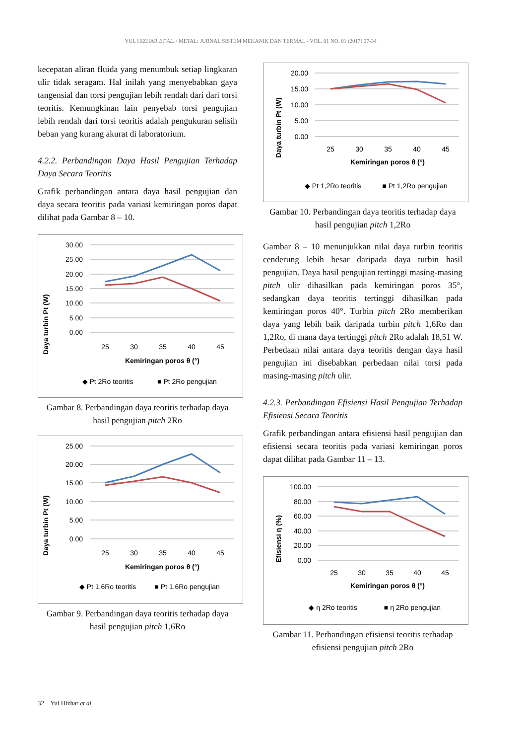YUL HIZHAR ET AL. / METAL: JURNAL SISTEM MEKANIK DAN TERMAL - VOL. 01 NO. 01 (2017) 27-34
kecepatan aliran fluida yang menumbuk setiap lingkaran ulir tidak seragam. Hal inilah yang menyebabkan gaya tangensial dan torsi pengujian lebih rendah dari dari torsi teoritis. Kemungkinan lain penyebab torsi pengujian lebih rendah dari torsi teoritis adalah pengukuran selisih beban yang kurang akurat di laboratorium.
4.2.2. Perbandingan Daya Hasil Pengujian Terhadap Daya Secara Teoritis
Grafik perbandingan antara daya hasil pengujian dan daya secara teoritis pada variasi kemiringan poros dapat dilihat pada Gambar 8 – 10.
Daya turbin Pt (W)
30.00
25.00
20.00
15.00
10.00
5.00
0.00
25
30
35
40
45
Kemiringan poros θ (°)
◆ Pt 2Ro teoritis
■ Pt 2Ro pengujian
Gambar 8. Perbandingan daya teoritis terhadap daya hasil pengujian pitch 2Ro
Daya turbin Pt (W)
25.00
20.00
15.00
10.00
5.00
0.00
25
30
35
40
45
Kemiringan poros θ (°)
◆ Pt 1,6Ro teoritis
■ Pt 1,6Ro pengujian
Gambar 9. Perbandingan daya teoritis terhadap daya hasil pengujian pitch 1,6Ro
Daya turbin Pt (W)
20.00
15.00
10.00
5.00
0.00
25
30
35
40
45
Kemiringan poros θ (°)
◆ Pt 1,2Ro teoritis
■ Pt 1,2Ro pengujian
Gambar 10. Perbandingan daya teoritis terhadap daya hasil pengujian pitch 1,2Ro
Gambar 8 – 10 menunjukkan nilai daya turbin teoritis cenderung lebih besar daripada daya turbin hasil pengujian. Daya hasil pengujian tertinggi masing-masing pitch ulir dihasilkan pada kemiringan poros 35°, sedangkan daya teoritis tertinggi dihasilkan pada kemiringan poros 40°. Turbin pitch 2Ro memberikan daya yang lebih baik daripada turbin pitch 1,6Ro dan 1,2Ro, di mana daya tertinggi pitch 2Ro adalah 18,51 W. Perbedaan nilai antara daya teoritis dengan daya hasil pengujian ini disebabkan perbedaan nilai torsi pada masing-masing pitch ulir.
4.2.3. Perbandingan Efisiensi Hasil Pengujian Terhadap Efisiensi Secara Teoritis
Grafik perbandingan antara efisiensi hasil pengujian dan efisiensi secara teoritis pada variasi kemiringan poros dapat dilihat pada Gambar 11 – 13.
Efisiensi η (%)
100.00
80.00
60.00
40.00
20.00
0.00
25
30
35
40
45
Kemiringan poros θ (°)
◆ η 2Ro teoritis
■ η 2Ro pengujian
Gambar 11. Perbandingan efisiensi teoritis terhadap efisiensi pengujian pitch 2Ro
32 Yul Hizhar et al.